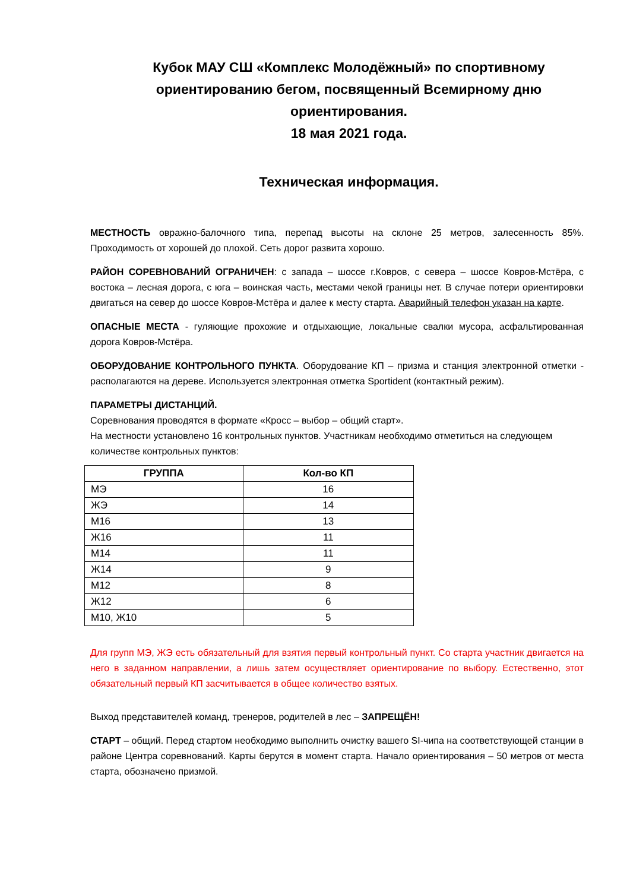Кубок МАУ СШ «Комплекс Молодёжный» по спортивному ориентированию бегом, посвященный Всемирному дню ориентирования.
18 мая 2021 года.
Техническая информация.
МЕСТНОСТЬ овражно-балочного типа, перепад высоты на склоне 25 метров, залесенность 85%. Проходимость от хорошей до плохой. Сеть дорог развита хорошо.
РАЙОН СОРЕВНОВАНИЙ ОГРАНИЧЕН: с запада – шоссе г.Ковров, с севера – шоссе Ковров-Мстёра, с востока – лесная дорога, с юга – воинская часть, местами чекой границы нет. В случае потери ориентировки двигаться на север до шоссе Ковров-Мстёра и далее к месту старта. Аварийный телефон указан на карте.
ОПАСНЫЕ МЕСТА - гуляющие прохожие и отдыхающие, локальные свалки мусора, асфальтированная дорога Ковров-Мстёра.
ОБОРУДОВАНИЕ КОНТРОЛЬНОГО ПУНКТА. Оборудование КП – призма и станция электронной отметки - располагаются на дереве. Используется электронная отметка Sportident (контактный режим).
ПАРАМЕТРЫ ДИСТАНЦИЙ.
Соревнования проводятся в формате «Кросс – выбор – общий старт».
На местности установлено 16 контрольных пунктов. Участникам необходимо отметиться на следующем количестве контрольных пунктов:
| ГРУППА | Кол-во КП |
| --- | --- |
| МЭ | 16 |
| ЖЭ | 14 |
| М16 | 13 |
| Ж16 | 11 |
| М14 | 11 |
| Ж14 | 9 |
| М12 | 8 |
| Ж12 | 6 |
| М10, Ж10 | 5 |
Для групп МЭ, ЖЭ есть обязательный для взятия первый контрольный пункт. Со старта участник двигается на него в заданном направлении, а лишь затем осуществляет ориентирование по выбору. Естественно, этот обязательный первый КП засчитывается в общее количество взятых.
Выход представителей команд, тренеров, родителей в лес – ЗАПРЕЩЁН!
СТАРТ – общий. Перед стартом необходимо выполнить очистку вашего SI-чипа на соответствующей станции в районе Центра соревнований. Карты берутся в момент старта. Начало ориентирования – 50 метров от места старта, обозначено призмой.